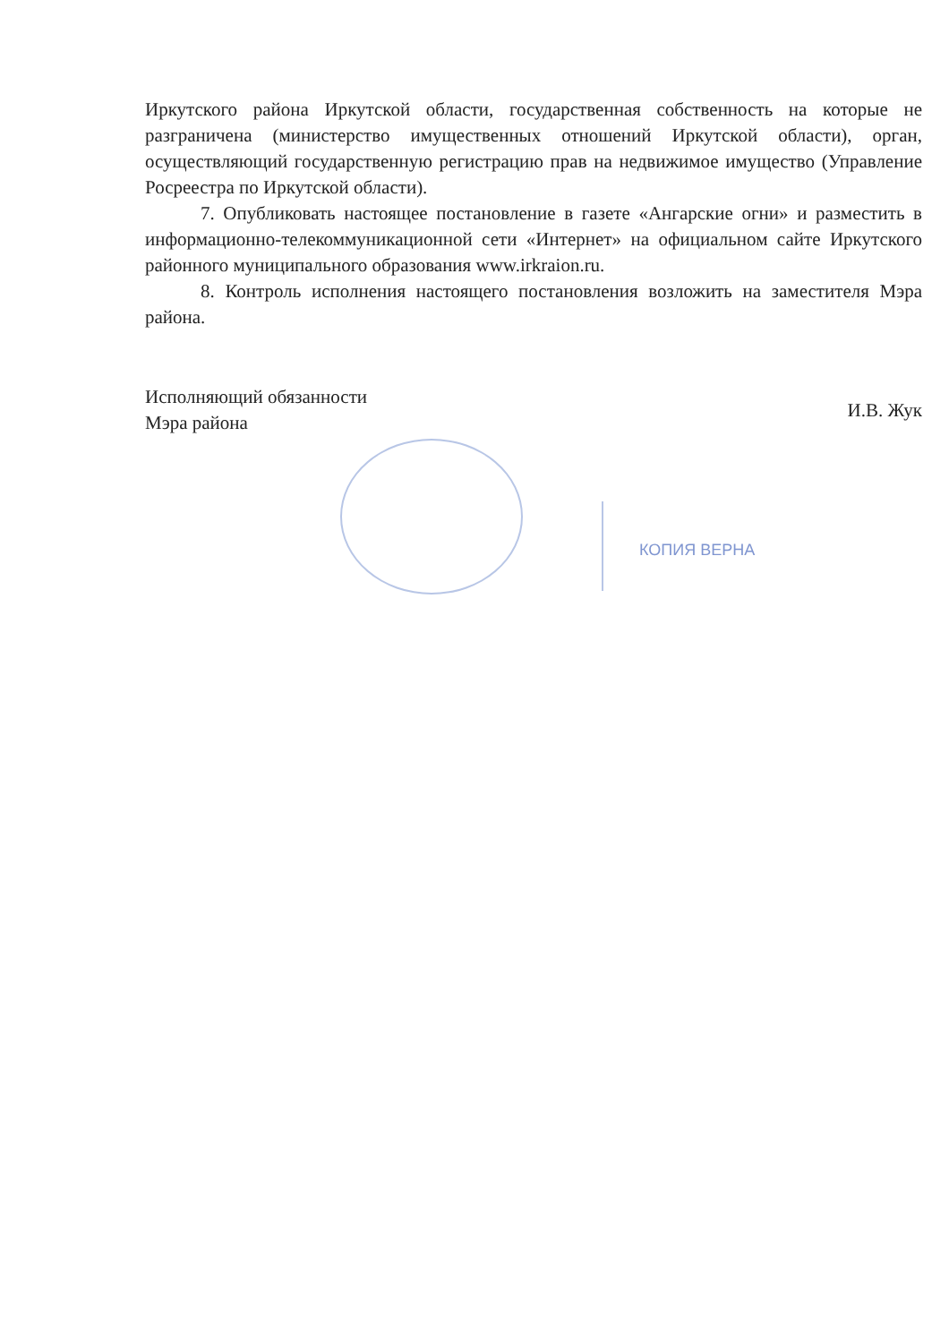Иркутского района Иркутской области, государственная собственность на которые не разграничена (министерство имущественных отношений Иркутской области), орган, осуществляющий государственную регистрацию прав на недвижимое имущество (Управление Росреестра по Иркутской области).
7. Опубликовать настоящее постановление в газете «Ангарские огни» и разместить в информационно-телекоммуникационной сети «Интернет» на официальном сайте Иркутского районного муниципального образования www.irkraion.ru.
8. Контроль исполнения настоящего постановления возложить на заместителя Мэра района.
Исполняющий обязанности
Мэра района
И.В. Жук
КОПИЯ ВЕРНА